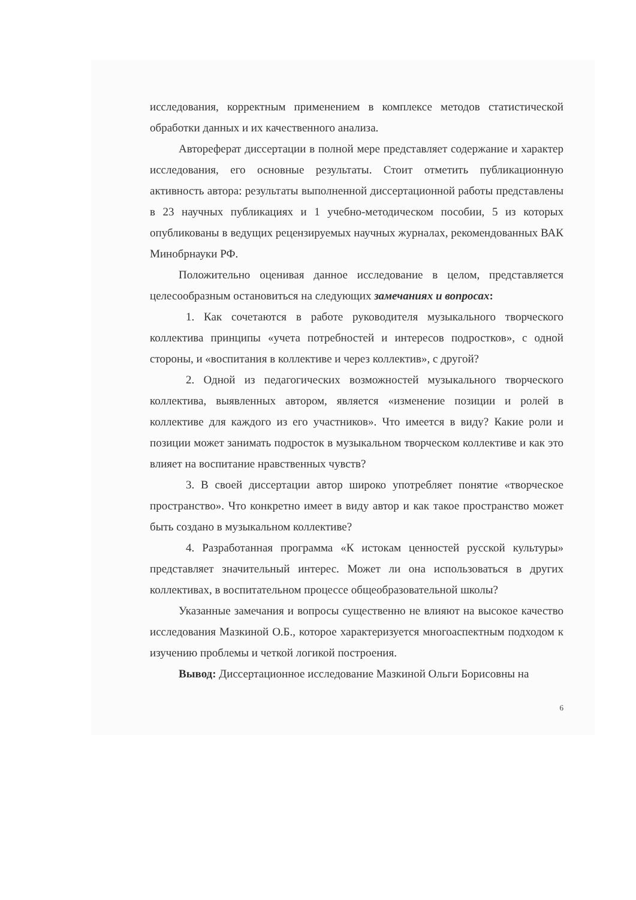исследования, корректным применением в комплексе методов статистической обработки данных и их качественного анализа.
Автореферат диссертации в полной мере представляет содержание и характер исследования, его основные результаты. Стоит отметить публикационную активность автора: результаты выполненной диссертационной работы представлены в 23 научных публикациях и 1 учебно-методическом пособии, 5 из которых опубликованы в ведущих рецензируемых научных журналах, рекомендованных ВАК Минобрнауки РФ.
Положительно оценивая данное исследование в целом, представляется целесообразным остановиться на следующих замечаниях и вопросах:
1. Как сочетаются в работе руководителя музыкального творческого коллектива принципы «учета потребностей и интересов подростков», с одной стороны, и «воспитания в коллективе и через коллектив», с другой?
2. Одной из педагогических возможностей музыкального творческого коллектива, выявленных автором, является «изменение позиции и ролей в коллективе для каждого из его участников». Что имеется в виду? Какие роли и позиции может занимать подросток в музыкальном творческом коллективе и как это влияет на воспитание нравственных чувств?
3. В своей диссертации автор широко употребляет понятие «творческое пространство». Что конкретно имеет в виду автор и как такое пространство может быть создано в музыкальном коллективе?
4. Разработанная программа «К истокам ценностей русской культуры» представляет значительный интерес. Может ли она использоваться в других коллективах, в воспитательном процессе общеобразовательной школы?
Указанные замечания и вопросы существенно не влияют на высокое качество исследования Мазкиной О.Б., которое характеризуется многоаспектным подходом к изучению проблемы и четкой логикой построения.
Вывод: Диссертационное исследование Мазкиной Ольги Борисовны на
6